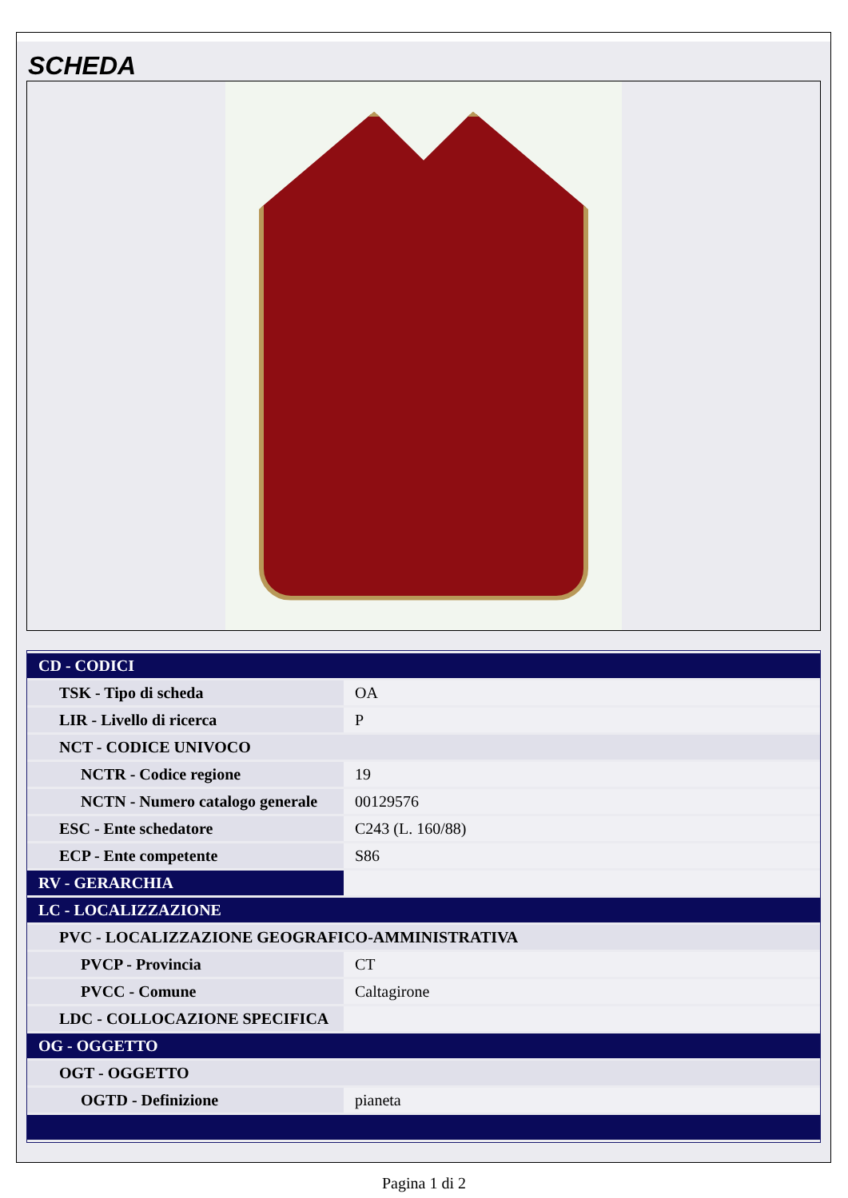SCHEDA
| CD - CODICI | |
| TSK - Tipo di scheda | OA |
| LIR - Livello di ricerca | P |
| NCT - CODICE UNIVOCO | |
| NCTR - Codice regione | 19 |
| NCTN - Numero catalogo generale | 00129576 |
| ESC - Ente schedatore | C243 (L. 160/88) |
| ECP - Ente competente | S86 |
| RV - GERARCHIA | |
| LC - LOCALIZZAZIONE | |
| PVC - LOCALIZZAZIONE GEOGRAFICO-AMMINISTRATIVA | |
| PVCP - Provincia | CT |
| PVCC - Comune | Caltagirone |
| LDC - COLLOCAZIONE SPECIFICA | |
| OG - OGGETTO | |
| OGT - OGGETTO | |
| OGTD - Definizione | pianeta |
Pagina 1 di 2